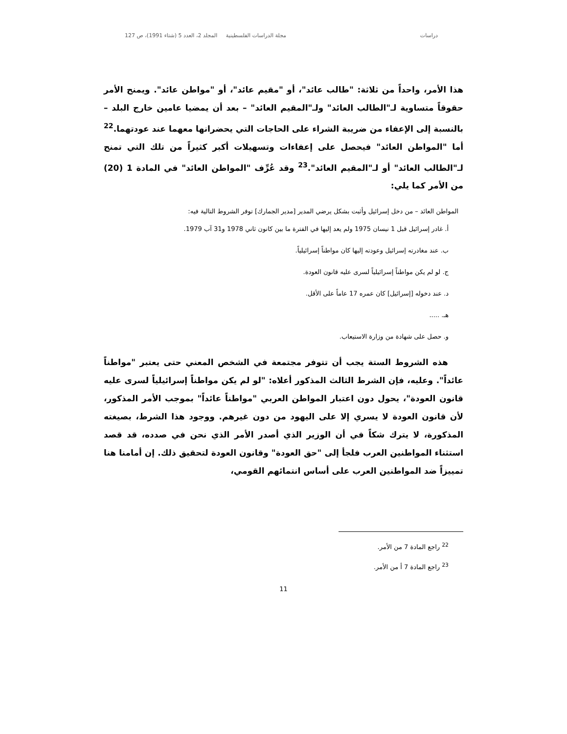دراسات مجلة الدراسات الفلسطينية المجلد 2، العدد 5 (شتاء 1991)، ص 127
هذا الأمر، واحداً من ثلاثة: "طالب عائد"، أو "مقيم عائد"، أو "مواطن عائد". ويمنح الأمر حقوقاً متساوية لـ"الطالب العائد" ولـ"المقيم العائد" – بعد أن يمضيا عامين خارج البلد – بالنسبة إلى الإعفاء من ضريبة الشراء على الحاجات التي يحضرانها معهما عند عودتهما.<sup>22</sup> أما "المواطن العائد" فيحصل على إعفاءات وتسهيلات أكبر كثيراً من تلك التي تمنح لـ"الطالب العائد" أو لـ"المقيم العائد".<sup>23</sup> وقد عُرِّف "المواطن العائد" في المادة 1 (20) من الأمر كما يلي:
المواطن العائد – من دخل إسرائيل وأثبت بشكل يرضي المدير [مدير الجمارك] توفر الشروط التالية فيه:
أ. غادر إسرائيل قبل 1 نيسان 1975 ولم يعد إليها في الفترة ما بين كانون ثاني 1978 و31 آب 1979.
ب. عند مغادرته إسرائيل وعودته إليها كان مواطناً إسرائيلياً.
ج. لو لم يكن مواطناً إسرائيلياً لسرى عليه قانون العودة.
د. عند دخوله [إسرائيل] كان عمره 17 عاماً على الأقل.
هـ. .....
و. حصل على شهادة من وزارة الاستيعاب.
هذه الشروط الستة يجب أن تتوفر مجتمعة في الشخص المعني حتى يعتبر "مواطناً عائداً". وعليه، فإن الشرط الثالث المذكور أعلاه: "لو لم يكن مواطناً إسرائيلياً لسرى عليه قانون العودة"، يحول دون اعتبار المواطن العربي "مواطناً عائداً" بموجب الأمر المذكور، لأن قانون العودة لا يسري إلا على اليهود من دون غيرهم. ووجود هذا الشرط، بصيغته المذكورة، لا يترك شكاً في أن الوزير الذي أصدر الأمر الذي نحن في صدده، قد قصد استثناء المواطنين العرب فلجأ إلى "حق العودة" وقانون العودة لتحقيق ذلك. إن أمامنا هنا تمييزاً ضد المواطنين العرب على أساس انتمائهم القومي،
<sup>22</sup> راجع المادة 7 من الأمر.
<sup>23</sup> راجع المادة 7 أ من الأمر.
11